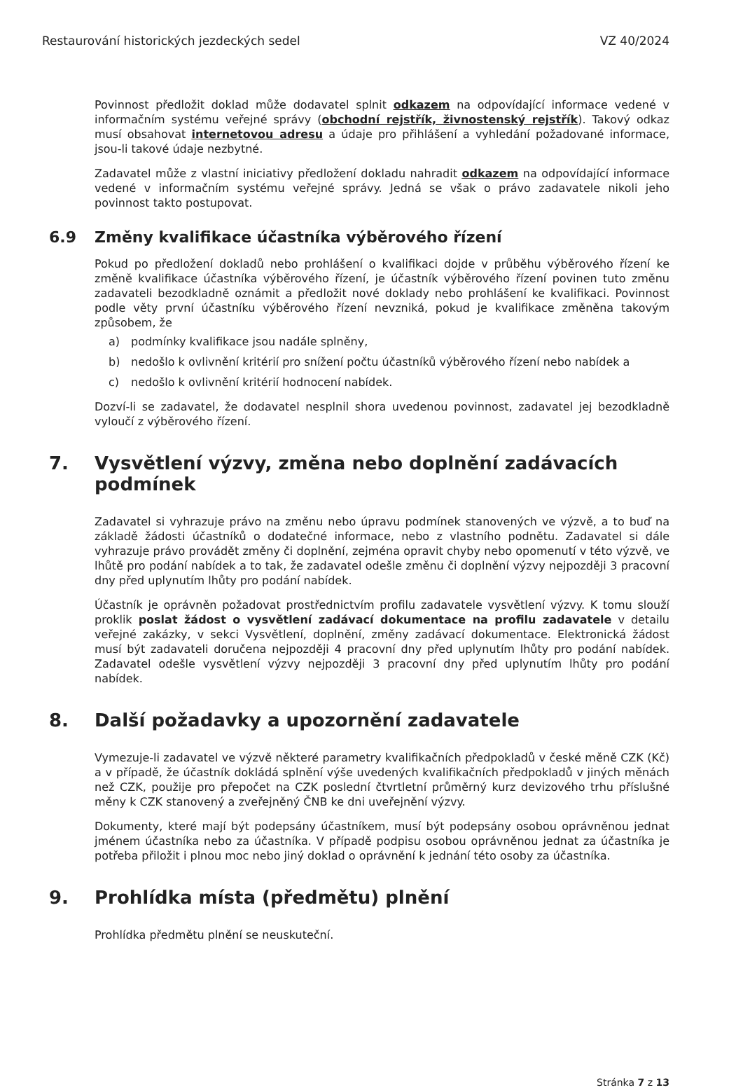Restaurování historických jezdeckých sedel VZ 40/2024
Povinnost předložit doklad může dodavatel splnit odkazem na odpovídající informace vedené v informačním systému veřejné správy (obchodní rejstřík, živnostenský rejstřík). Takový odkaz musí obsahovat internetovou adresu a údaje pro přihlášení a vyhledání požadované informace, jsou-li takové údaje nezbytné.
Zadavatel může z vlastní iniciativy předložení dokladu nahradit odkazem na odpovídající informace vedené v informačním systému veřejné správy. Jedná se však o právo zadavatele nikoli jeho povinnost takto postupovat.
6.9 Změny kvalifikace účastníka výběrového řízení
Pokud po předložení dokladů nebo prohlášení o kvalifikaci dojde v průběhu výběrového řízení ke změně kvalifikace účastníka výběrového řízení, je účastník výběrového řízení povinen tuto změnu zadavateli bezodkladně oznámit a předložit nové doklady nebo prohlášení ke kvalifikaci. Povinnost podle věty první účastníku výběrového řízení nevzniká, pokud je kvalifikace změněna takovým způsobem, že
a) podmínky kvalifikace jsou nadále splněny,
b) nedošlo k ovlivnění kritérií pro snížení počtu účastníků výběrového řízení nebo nabídek a
c) nedošlo k ovlivnění kritérií hodnocení nabídek.
Dozví-li se zadavatel, že dodavatel nesplnil shora uvedenou povinnost, zadavatel jej bezodkladně vyloučí z výběrového řízení.
7. Vysvětlení výzvy, změna nebo doplnění zadávacích podmínek
Zadavatel si vyhrazuje právo na změnu nebo úpravu podmínek stanovených ve výzvě, a to buď na základě žádosti účastníků o dodatečné informace, nebo z vlastního podnětu. Zadavatel si dále vyhrazuje právo provádět změny či doplnění, zejména opravit chyby nebo opomenutí v této výzvě, ve lhůtě pro podání nabídek a to tak, že zadavatel odešle změnu či doplnění výzvy nejpozději 3 pracovní dny před uplynutím lhůty pro podání nabídek.
Účastník je oprávněn požadovat prostřednictvím profilu zadavatele vysvětlení výzvy. K tomu slouží proklik poslat žádost o vysvětlení zadávací dokumentace na profilu zadavatele v detailu veřejné zakázky, v sekci Vysvětlení, doplnění, změny zadávací dokumentace. Elektronická žádost musí být zadavateli doručena nejpozději 4 pracovní dny před uplynutím lhůty pro podání nabídek. Zadavatel odešle vysvětlení výzvy nejpozději 3 pracovní dny před uplynutím lhůty pro podání nabídek.
8. Další požadavky a upozornění zadavatele
Vymezuje-li zadavatel ve výzvě některé parametry kvalifikačních předpokladů v české měně CZK (Kč) a v případě, že účastník dokládá splnění výše uvedených kvalifikačních předpokladů v jiných měnách než CZK, použije pro přepočet na CZK poslední čtvrtletní průměrný kurz devizového trhu příslušné měny k CZK stanovený a zveřejněný ČNB ke dni uveřejnění výzvy.
Dokumenty, které mají být podepsány účastníkem, musí být podepsány osobou oprávněnou jednat jménem účastníka nebo za účastníka. V případě podpisu osobou oprávněnou jednat za účastníka je potřeba přiložit i plnou moc nebo jiný doklad o oprávnění k jednání této osoby za účastníka.
9. Prohlídka místa (předmětu) plnění
Prohlídka předmětu plnění se neuskuteční.
Stránka 7 z 13